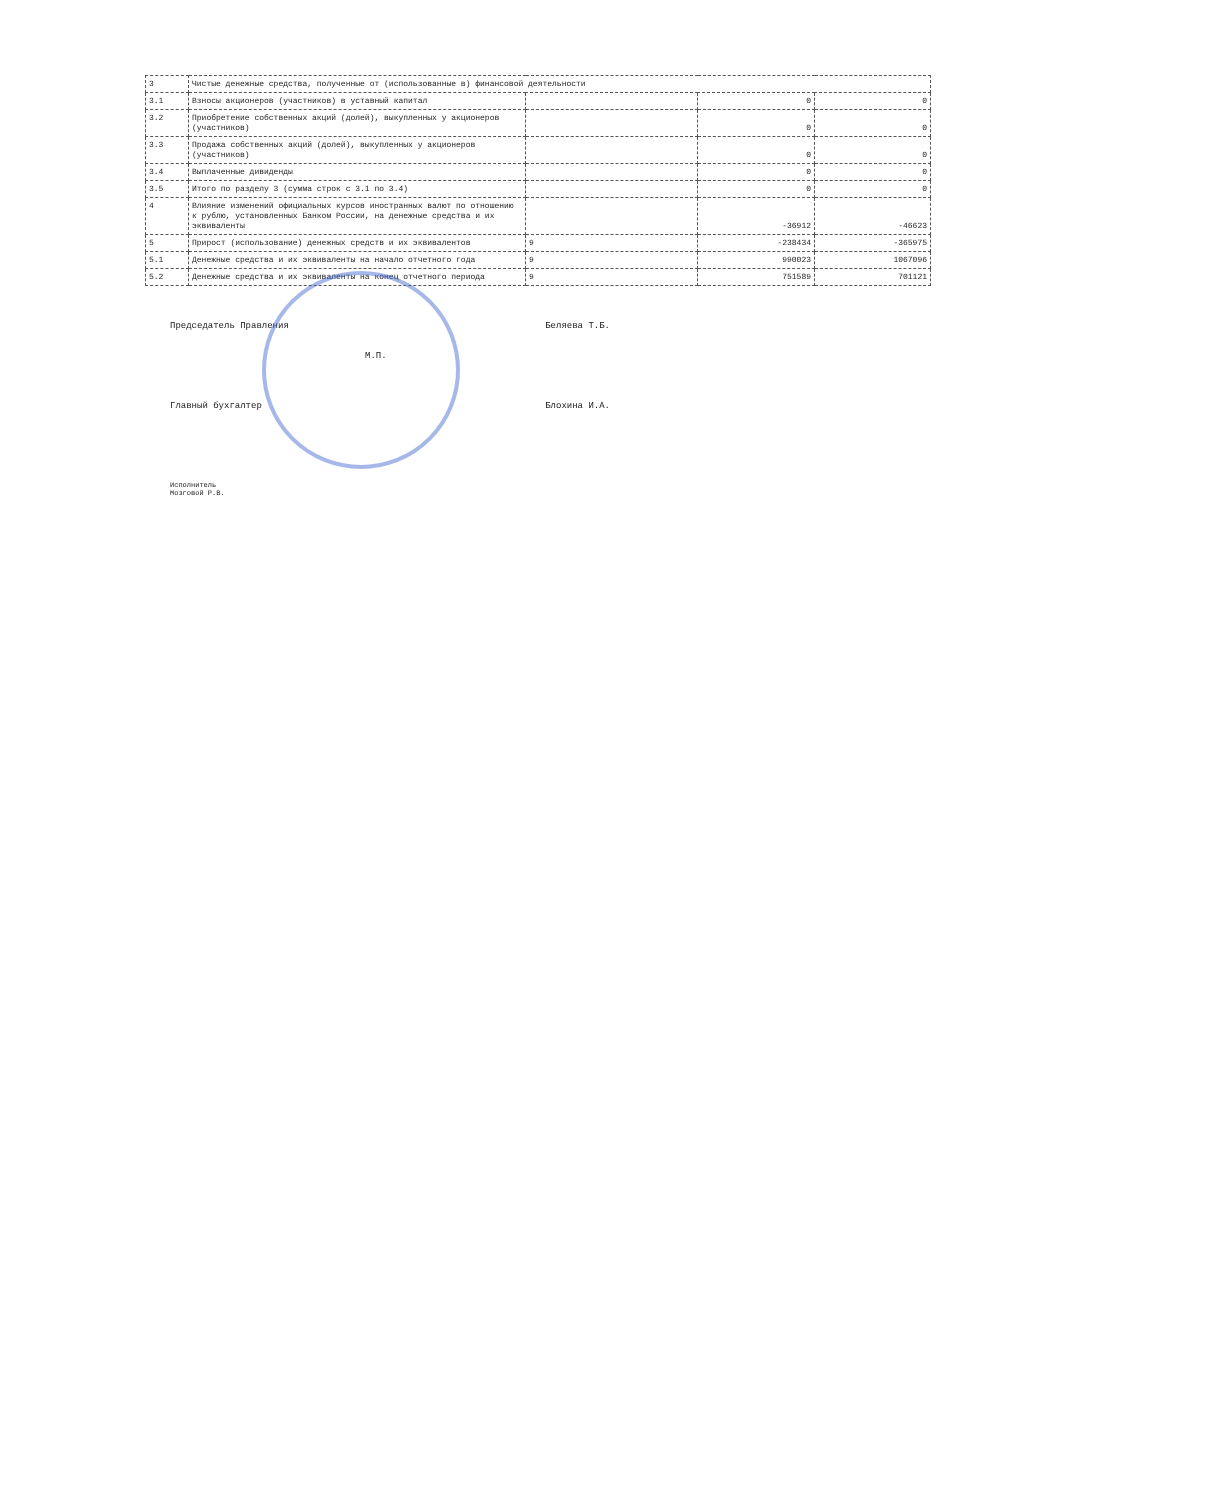| 3 | Чистые денежные средства, полученные от (использованные в) финансовой деятельности | | | |
| 3.1 | Взносы акционеров (участников) в уставный капитал | | 0 | 0 |
| 3.2 | Приобретение собственных акций (долей), выкупленных у акционеров (участников) | | 0 | 0 |
| 3.3 | Продажа собственных акций (долей), выкупленных у акционеров (участников) | | 0 | 0 |
| 3.4 | Выплаченные дивиденды | | 0 | 0 |
| 3.5 | Итого по разделу 3 (сумма строк с 3.1 по 3.4) | | 0 | 0 |
| 4 | Влияние изменений официальных курсов иностранных валют по отношению к рублю, установленных Банком России, на денежные средства и их эквиваленты | | -36912 | -46623 |
| 5 | Прирост (использование) денежных средств и их эквивалентов | 9 | -238434 | -365975 |
| 5.1 | Денежные средства и их эквиваленты на начало отчетного года | 9 | 990023 | 1067096 |
| 5.2 | Денежные средства и их эквиваленты на конец отчетного периода | 9 | 751589 | 701121 |
Председатель Правления Беляева Т.Б.
М.П.
Главный бухгалтер Блохина И.А.
Исполнитель
Мозговой Р.В.